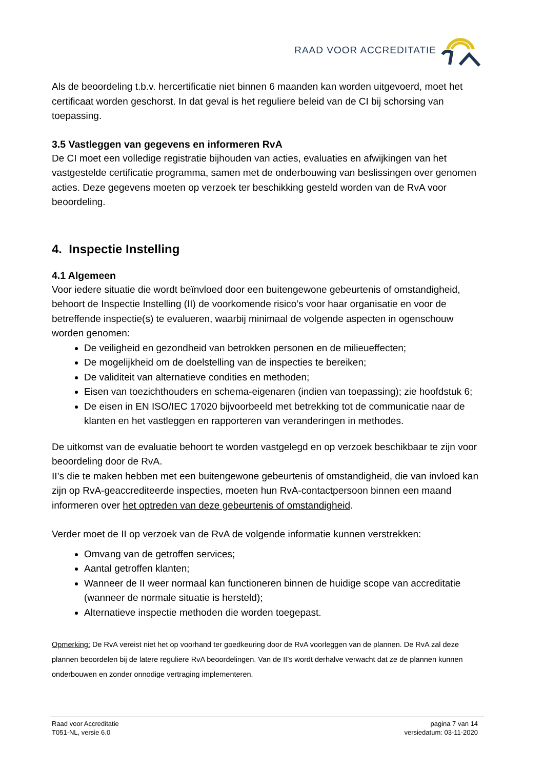RAAD VOOR ACCREDITATIE
Als de beoordeling t.b.v. hercertificatie niet binnen 6 maanden kan worden uitgevoerd, moet het certificaat worden geschorst. In dat geval is het reguliere beleid van de CI bij schorsing van toepassing.
3.5 Vastleggen van gegevens en informeren RvA
De CI moet een volledige registratie bijhouden van acties, evaluaties en afwijkingen van het vastgestelde certificatie programma, samen met de onderbouwing van beslissingen over genomen acties. Deze gegevens moeten op verzoek ter beschikking gesteld worden van de RvA voor beoordeling.
4. Inspectie Instelling
4.1 Algemeen
Voor iedere situatie die wordt beïnvloed door een buitengewone gebeurtenis of omstandigheid, behoort de Inspectie Instelling (II) de voorkomende risico’s voor haar organisatie en voor de betreffende inspectie(s) te evalueren, waarbij minimaal de volgende aspecten in ogenschouw worden genomen:
De veiligheid en gezondheid van betrokken personen en de milieueffecten;
De mogelijkheid om de doelstelling van de inspecties te bereiken;
De validiteit van alternatieve condities en methoden;
Eisen van toezichthouders en schema-eigenaren (indien van toepassing); zie hoofdstuk 6;
De eisen in EN ISO/IEC 17020 bijvoorbeeld met betrekking tot de communicatie naar de klanten en het vastleggen en rapporteren van veranderingen in methodes.
De uitkomst van de evaluatie behoort te worden vastgelegd en op verzoek beschikbaar te zijn voor beoordeling door de RvA.
II’s die te maken hebben met een buitengewone gebeurtenis of omstandigheid, die van invloed kan zijn op RvA-geaccrediteerde inspecties, moeten hun RvA-contactpersoon binnen een maand informeren over het optreden van deze gebeurtenis of omstandigheid.
Verder moet de II op verzoek van de RvA de volgende informatie kunnen verstrekken:
Omvang van de getroffen services;
Aantal getroffen klanten;
Wanneer de II weer normaal kan functioneren binnen de huidige scope van accreditatie (wanneer de normale situatie is hersteld);
Alternatieve inspectie methoden die worden toegepast.
Opmerking: De RvA vereist niet het op voorhand ter goedkeuring door de RvA voorleggen van de plannen. De RvA zal deze plannen beoordelen bij de latere reguliere RvA beoordelingen. Van de II’s wordt derhalve verwacht dat ze de plannen kunnen onderbouwen en zonder onnodige vertraging implementeren.
Raad voor Accreditatie
T051-NL, versie 6.0
pagina 7 van 14
versiedatum: 03-11-2020